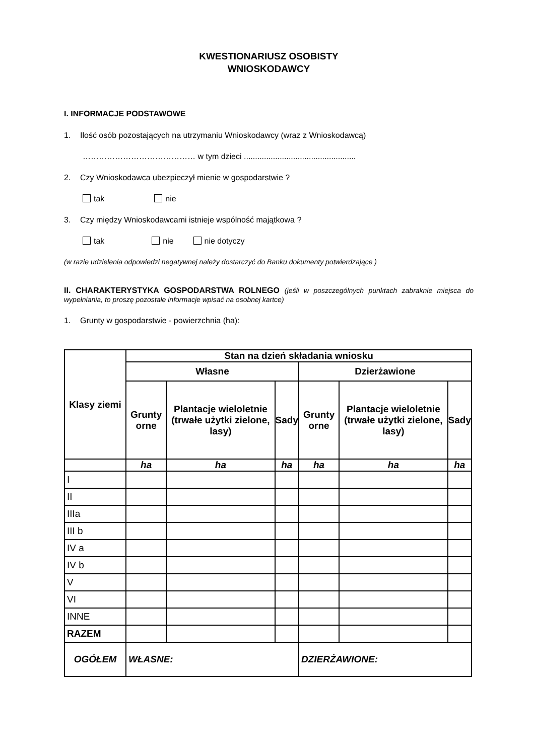KWESTIONARIUSZ OSOBISTY
WNIOSKODAWCY
I. INFORMACJE PODSTAWOWE
1. Ilość osób pozostających na utrzymaniu Wnioskodawcy (wraz z Wnioskodawcą)
…………………………………… w tym dzieci ..................................................
2. Czy Wnioskodawca ubezpieczył mienie w gospodarstwie ?
tak nie
3. Czy między Wnioskodawcami istnieje wspólność majątkowa ?
tak nie nie dotyczy
(w razie udzielenia odpowiedzi negatywnej należy dostarczyć do Banku dokumenty potwierdzające )
II. CHARAKTERYSTYKA GOSPODARSTWA ROLNEGO (jeśli w poszczególnych punktach zabraknie miejsca do wypełniania, to proszę pozostałe informacje wpisać na osobnej kartce)
1. Grunty w gospodarstwie - powierzchnia (ha):
| Klasy ziemi | Stan na dzień składania wniosku | | | | | |
| --- | --- | --- | --- | --- | --- | --- |
| | Własne | | | Dzierżawione | | |
| | Grunty orne | Plantacje wieloletnie (trwałe użytki zielone, lasy) | Sady | Grunty orne | Plantacje wieloletnie (trwałe użytki zielone, lasy) | Sady |
| | ha | ha | ha | ha | ha | ha |
| I | | | | | | |
| II | | | | | | |
| IIIa | | | | | | |
| III b | | | | | | |
| IV a | | | | | | |
| IV b | | | | | | |
| V | | | | | | |
| VI | | | | | | |
| INNE | | | | | | |
| RAZEM | | | | | | |
| OGÓŁEM | WŁASNE: | | | DZIERŻAWIONE: | | |